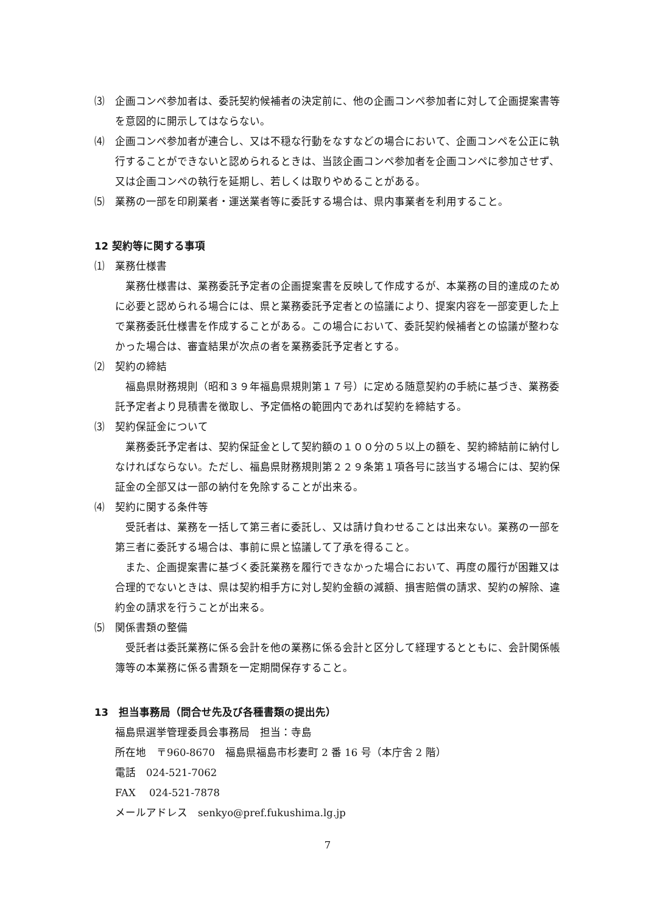⑶　企画コンペ参加者は、委託契約候補者の決定前に、他の企画コンペ参加者に対して企画提案書等を意図的に開示してはならない。
⑷　企画コンペ参加者が連合し、又は不穏な行動をなすなどの場合において、企画コンペを公正に執行することができないと認められるときは、当該企画コンペ参加者を企画コンペに参加させず、又は企画コンペの執行を延期し、若しくは取りやめることがある。
⑸　業務の一部を印刷業者・運送業者等に委託する場合は、県内事業者を利用すること。
12 契約等に関する事項
⑴　業務仕様書
業務仕様書は、業務委託予定者の企画提案書を反映して作成するが、本業務の目的達成のために必要と認められる場合には、県と業務委託予定者との協議により、提案内容を一部変更した上で業務委託仕様書を作成することがある。この場合において、委託契約候補者との協議が整わなかった場合は、審査結果が次点の者を業務委託予定者とする。
⑵　契約の締結
福島県財務規則（昭和３９年福島県規則第１７号）に定める随意契約の手続に基づき、業務委託予定者より見積書を徴取し、予定価格の範囲内であれば契約を締結する。
⑶　契約保証金について
業務委託予定者は、契約保証金として契約額の１００分の５以上の額を、契約締結前に納付しなければならない。ただし、福島県財務規則第２２９条第１項各号に該当する場合には、契約保証金の全部又は一部の納付を免除することが出来る。
⑷　契約に関する条件等
受託者は、業務を一括して第三者に委託し、又は請け負わせることは出来ない。業務の一部を第三者に委託する場合は、事前に県と協議して了承を得ること。
また、企画提案書に基づく委託業務を履行できなかった場合において、再度の履行が困難又は合理的でないときは、県は契約相手方に対し契約金額の減額、損害賠償の請求、契約の解除、違約金の請求を行うことが出来る。
⑸　関係書類の整備
受託者は委託業務に係る会計を他の業務に係る会計と区分して経理するとともに、会計関係帳簿等の本業務に係る書類を一定期間保存すること。
13　担当事務局（問合せ先及び各種書類の提出先）
福島県選挙管理委員会事務局　担当：寺島
所在地　〒960-8670　福島県福島市杉妻町 2 番 16 号（本庁舎 2 階）
電話　024-521-7062
FAX　 024-521-7878
メールアドレス　senkyo@pref.fukushima.lg.jp
7